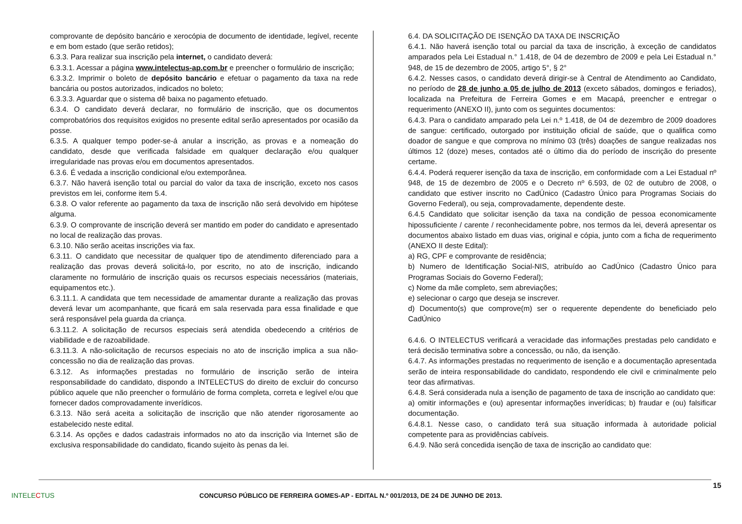comprovante de depósito bancário e xerocópia de documento de identidade, legível, recente e em bom estado (que serão retidos);
6.3.3. Para realizar sua inscrição pela internet, o candidato deverá:
6.3.3.1. Acessar a página www.intelectus-ap.com.br e preencher o formulário de inscrição;
6.3.3.2. Imprimir o boleto de depósito bancário e efetuar o pagamento da taxa na rede bancária ou postos autorizados, indicados no boleto;
6.3.3.3. Aguardar que o sistema dê baixa no pagamento efetuado.
6.3.4. O candidato deverá declarar, no formulário de inscrição, que os documentos comprobatórios dos requisitos exigidos no presente edital serão apresentados por ocasião da posse.
6.3.5. A qualquer tempo poder-se-á anular a inscrição, as provas e a nomeação do candidato, desde que verificada falsidade em qualquer declaração e/ou qualquer irregularidade nas provas e/ou em documentos apresentados.
6.3.6. É vedada a inscrição condicional e/ou extemporânea.
6.3.7. Não haverá isenção total ou parcial do valor da taxa de inscrição, exceto nos casos previstos em lei, conforme item 5.4.
6.3.8. O valor referente ao pagamento da taxa de inscrição não será devolvido em hipótese alguma.
6.3.9. O comprovante de inscrição deverá ser mantido em poder do candidato e apresentado no local de realização das provas.
6.3.10. Não serão aceitas inscrições via fax.
6.3.11. O candidato que necessitar de qualquer tipo de atendimento diferenciado para a realização das provas deverá solicitá-lo, por escrito, no ato de inscrição, indicando claramente no formulário de inscrição quais os recursos especiais necessários (materiais, equipamentos etc.).
6.3.11.1. A candidata que tem necessidade de amamentar durante a realização das provas deverá levar um acompanhante, que ficará em sala reservada para essa finalidade e que será responsável pela guarda da criança.
6.3.11.2. A solicitação de recursos especiais será atendida obedecendo a critérios de viabilidade e de razoabilidade.
6.3.11.3. A não-solicitação de recursos especiais no ato de inscrição implica a sua não-concessão no dia de realização das provas.
6.3.12. As informações prestadas no formulário de inscrição serão de inteira responsabilidade do candidato, dispondo a INTELECTUS do direito de excluir do concurso público aquele que não preencher o formulário de forma completa, correta e legível e/ou que fornecer dados comprovadamente inverídicos.
6.3.13. Não será aceita a solicitação de inscrição que não atender rigorosamente ao estabelecido neste edital.
6.3.14. As opções e dados cadastrais informados no ato da inscrição via Internet são de exclusiva responsabilidade do candidato, ficando sujeito às penas da lei.
6.4. DA SOLICITAÇÃO DE ISENÇÃO DA TAXA DE INSCRIÇÃO
6.4.1. Não haverá isenção total ou parcial da taxa de inscrição, à exceção de candidatos amparados pela Lei Estadual n.° 1.418, de 04 de dezembro de 2009 e pela Lei Estadual n.° 948, de 15 de dezembro de 2005, artigo 5°, § 2°
6.4.2. Nesses casos, o candidato deverá dirigir-se à Central de Atendimento ao Candidato, no período de 28 de junho a 05 de julho de 2013 (exceto sábados, domingos e feriados), localizada na Prefeitura de Ferreira Gomes e em Macapá, preencher e entregar o requerimento (ANEXO II), junto com os seguintes documentos:
6.4.3. Para o candidato amparado pela Lei n.º 1.418, de 04 de dezembro de 2009 doadores de sangue: certificado, outorgado por instituição oficial de saúde, que o qualifica como doador de sangue e que comprova no mínimo 03 (três) doações de sangue realizadas nos últimos 12 (doze) meses, contados até o último dia do período de inscrição do presente certame.
6.4.4. Poderá requerer isenção da taxa de inscrição, em conformidade com a Lei Estadual nº 948, de 15 de dezembro de 2005 e o Decreto nº 6.593, de 02 de outubro de 2008, o candidato que estiver inscrito no CadÚnico (Cadastro Único para Programas Sociais do Governo Federal), ou seja, comprovadamente, dependente deste.
6.4.5 Candidato que solicitar isenção da taxa na condição de pessoa economicamente hipossuficiente / carente / reconhecidamente pobre, nos termos da lei, deverá apresentar os documentos abaixo listado em duas vias, original e cópia, junto com a ficha de requerimento (ANEXO II deste Edital):
a) RG, CPF e comprovante de residência;
b) Numero de Identificação Social-NIS, atribuído ao CadÚnico (Cadastro Único para Programas Sociais do Governo Federal);
c) Nome da mãe completo, sem abreviações;
e) selecionar o cargo que deseja se inscrever.
d) Documento(s) que comprove(m) ser o requerente dependente do beneficiado pelo CadÚnico
6.4.6. O INTELECTUS verificará a veracidade das informações prestadas pelo candidato e terá decisão terminativa sobre a concessão, ou não, da isenção.
6.4.7. As informações prestadas no requerimento de isenção e a documentação apresentada serão de inteira responsabilidade do candidato, respondendo ele civil e criminalmente pelo teor das afirmativas.
6.4.8. Será considerada nula a isenção de pagamento de taxa de inscrição ao candidato que:
a) omitir informações e (ou) apresentar informações inverídicas; b) fraudar e (ou) falsificar documentação.
6.4.8.1. Nesse caso, o candidato terá sua situação informada à autoridade policial competente para as providências cabíveis.
6.4.9. Não será concedida isenção de taxa de inscrição ao candidato que:
15
INTELECTUS
CONCURSO PÚBLICO DE FERREIRA GOMES-AP - EDITAL N.º 001/2013, DE 24 DE JUNHO DE 2013.